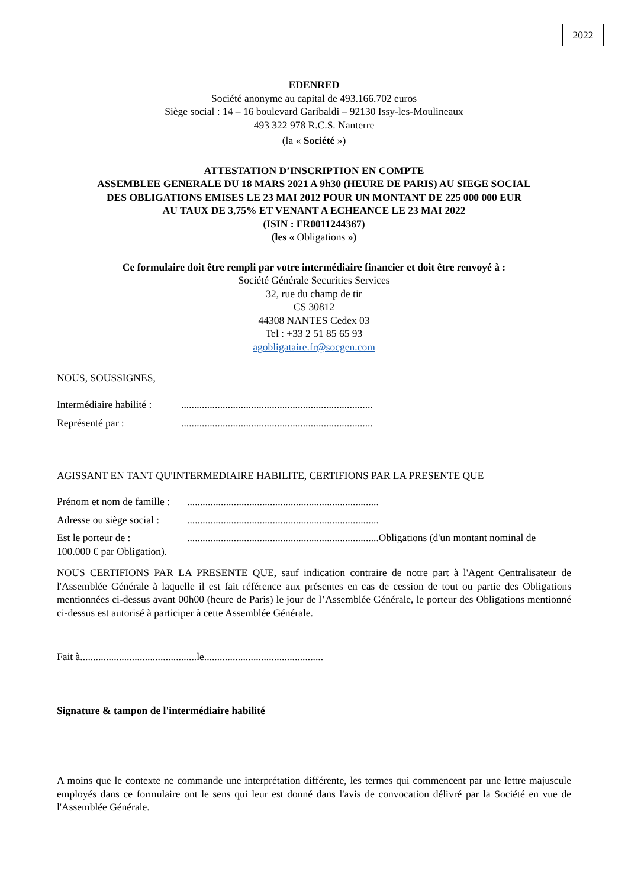2022
EDENRED
Société anonyme au capital de 493.166.702 euros
Siège social : 14 – 16 boulevard Garibaldi – 92130 Issy-les-Moulineaux
493 322 978 R.C.S. Nanterre
(la « Société »)
ATTESTATION D’INSCRIPTION EN COMPTE
ASSEMBLEE GENERALE DU 18 MARS 2021 A 9h30 (HEURE DE PARIS) AU SIEGE SOCIAL
DES OBLIGATIONS EMISES LE 23 MAI 2012 POUR UN MONTANT DE 225 000 000 EUR
AU TAUX DE 3,75% ET VENANT A ECHEANCE LE 23 MAI 2022
(ISIN : FR0011244367)
(les « Obligations »)
Ce formulaire doit être rempli par votre intermédiaire financier et doit être renvoyé à :
Société Générale Securities Services
32, rue du champ de tir
CS 30812
44308 NANTES Cedex 03
Tel : +33 2 51 85 65 93
agobligataire.fr@socgen.com
NOUS, SOUSSIGNES,
Intermédiaire habilité :..........................................................................
Représenté par :..........................................................................
AGISSANT EN TANT QU'INTERMEDIAIRE HABILITE, CERTIFIONS PAR LA PRESENTE QUE
Prénom et nom de famille :..........................................................................
Adresse ou siège social :..........................................................................
Est le porteur de :..........................................................................Obligations (d'un montant nominal de 100.000 € par Obligation).
NOUS CERTIFIONS PAR LA PRESENTE QUE, sauf indication contraire de notre part à l'Agent Centralisateur de l'Assemblée Générale à laquelle il est fait référence aux présentes en cas de cession de tout ou partie des Obligations mentionnées ci-dessus avant 00h00 (heure de Paris) le jour de l’Assemblée Générale, le porteur des Obligations mentionné ci-dessus est autorisé à participer à cette Assemblée Générale.
Fait à.............................................le..............................................
Signature & tampon de l'intermédiaire habilité
A moins que le contexte ne commande une interprétation différente, les termes qui commencent par une lettre majuscule employés dans ce formulaire ont le sens qui leur est donné dans l'avis de convocation délivré par la Société en vue de l'Assemblée Générale.